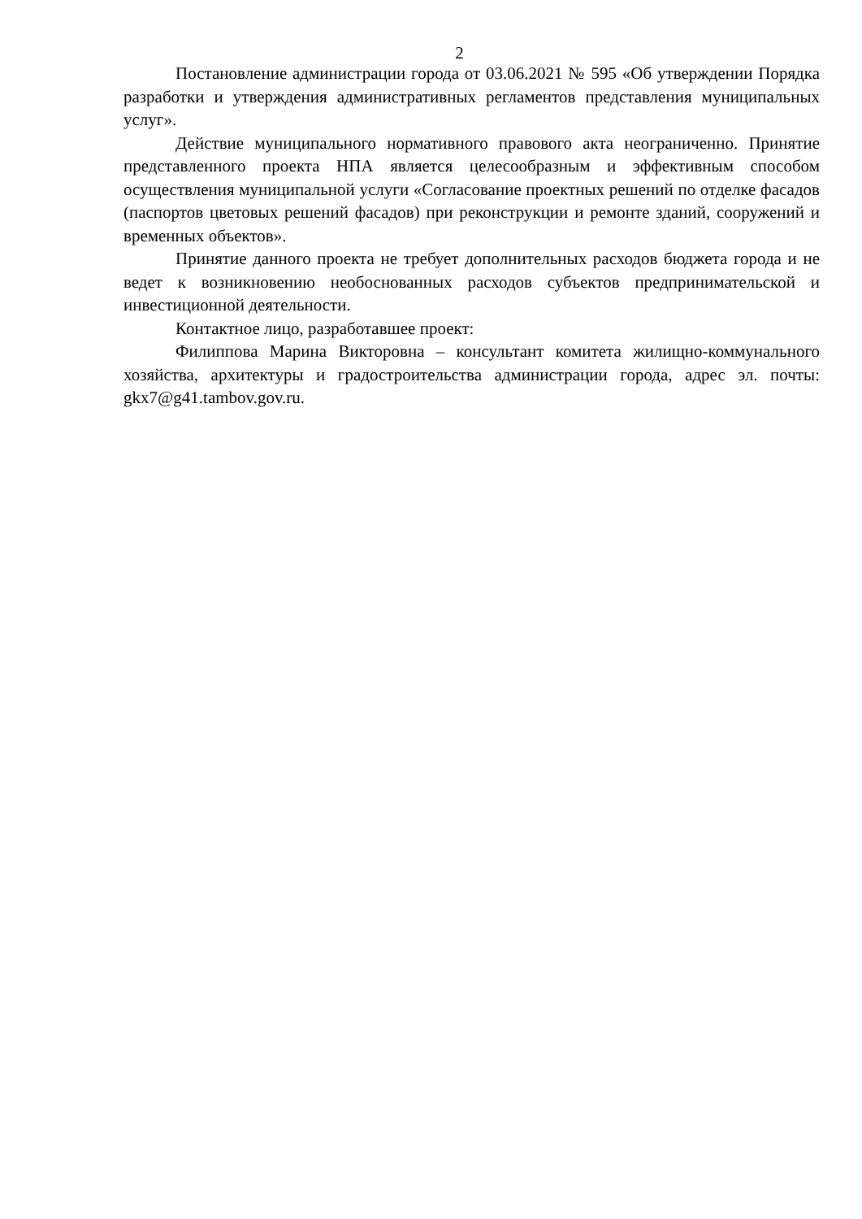2
Постановление администрации города от 03.06.2021 № 595 «Об утверждении Порядка разработки и утверждения административных регламентов представления муниципальных услуг».
Действие муниципального нормативного правового акта неограниченно. Принятие представленного проекта НПА является целесообразным и эффективным способом осуществления муниципальной услуги «Согласование проектных решений по отделке фасадов (паспортов цветовых решений фасадов) при реконструкции и ремонте зданий, сооружений и временных объектов».
Принятие данного проекта не требует дополнительных расходов бюджета города и не ведет к возникновению необоснованных расходов субъектов предпринимательской и инвестиционной деятельности.
Контактное лицо, разработавшее проект:
Филиппова Марина Викторовна – консультант комитета жилищно-коммунального хозяйства, архитектуры и градостроительства администрации города, адрес эл. почты: gkx7@g41.tambov.gov.ru.